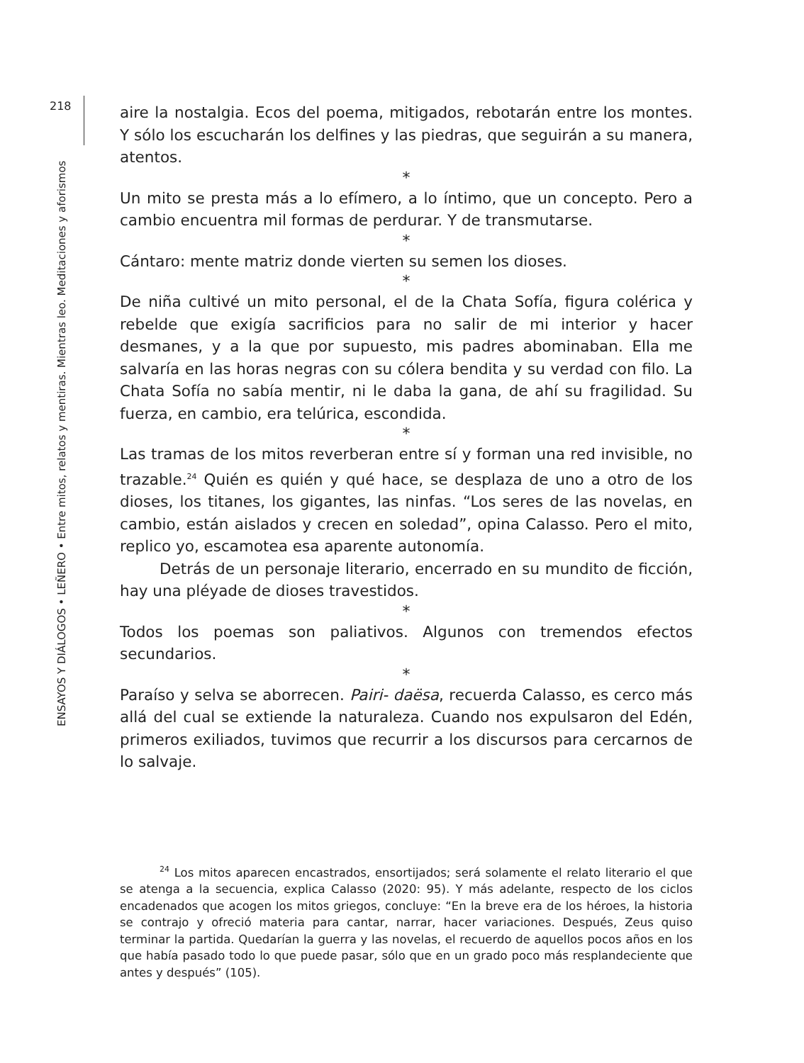218
ENSAYOS Y DIÁLOGOS • LEÑERO • Entre mitos, relatos y mentiras. Mientras leo. Meditaciones y aforismos
aire la nostalgia. Ecos del poema, mitigados, rebotarán entre los montes. Y sólo los escucharán los delfines y las piedras, que seguirán a su manera, atentos.
*
Un mito se presta más a lo efímero, a lo íntimo, que un concepto. Pero a cambio encuentra mil formas de perdurar. Y de transmutarse.
*
Cántaro: mente matriz donde vierten su semen los dioses.
*
De niña cultivé un mito personal, el de la Chata Sofía, figura colérica y rebelde que exigía sacrificios para no salir de mi interior y hacer desmanes, y a la que por supuesto, mis padres abominaban. Ella me salvaría en las horas negras con su cólera bendita y su verdad con filo. La Chata Sofía no sabía mentir, ni le daba la gana, de ahí su fragilidad. Su fuerza, en cambio, era telúrica, escondida.
*
Las tramas de los mitos reverberan entre sí y forman una red invisible, no trazable.<sup>24</sup> Quién es quién y qué hace, se desplaza de uno a otro de los dioses, los titanes, los gigantes, las ninfas. “Los seres de las novelas, en cambio, están aislados y crecen en soledad”, opina Calasso. Pero el mito, replico yo, escamotea esa aparente autonomía.
Detrás de un personaje literario, encerrado en su mundito de ficción, hay una pléyade de dioses travestidos.
*
Todos los poemas son paliativos. Algunos con tremendos efectos secundarios.
*
Paraíso y selva se aborrecen. Pairi- daësa, recuerda Calasso, es cerco más allá del cual se extiende la naturaleza. Cuando nos expulsaron del Edén, primeros exiliados, tuvimos que recurrir a los discursos para cercarnos de lo salvaje.
<sup>24</sup> Los mitos aparecen encastrados, ensortijados; será solamente el relato literario el que se atenga a la secuencia, explica Calasso (2020: 95). Y más adelante, respecto de los ciclos encadenados que acogen los mitos griegos, concluye: “En la breve era de los héroes, la historia se contrajo y ofreció materia para cantar, narrar, hacer variaciones. Después, Zeus quiso terminar la partida. Quedarían la guerra y las novelas, el recuerdo de aquellos pocos años en los que había pasado todo lo que puede pasar, sólo que en un grado poco más resplandeciente que antes y después” (105).